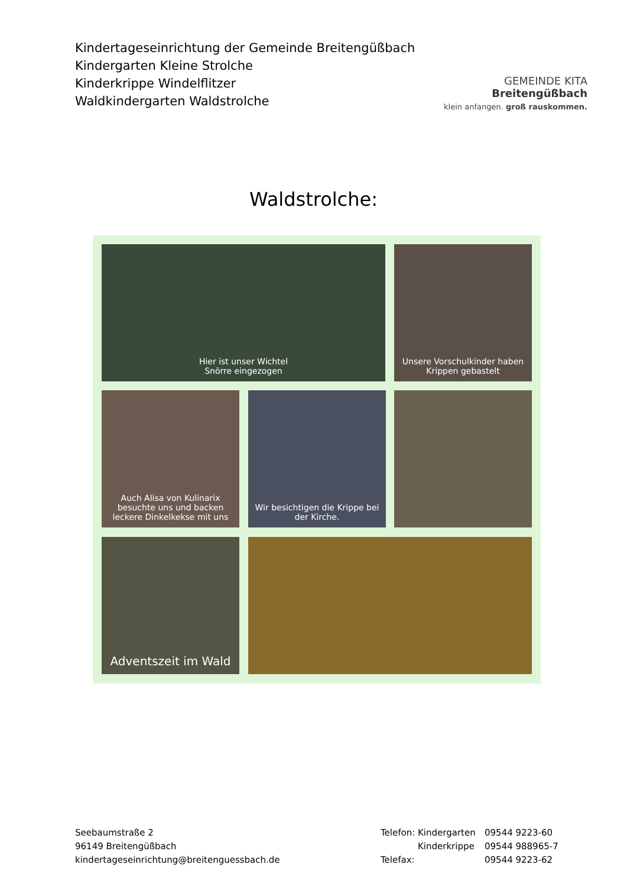Kindertageseinrichtung der Gemeinde Breitengüßbach
Kindergarten Kleine Strolche
Kinderkrippe Windelflitzer
Waldkindergarten Waldstrolche
GEMEINDE KITA
Breitengüßbach
klein anfangen. groß rauskommen.
Waldstrolche:
Hier ist unser Wichtel
Snörre eingezogen
Unsere Vorschulkinder haben Krippen gebastelt
Auch Alisa von Kulinarix besuchte uns und backen leckere Dinkelkekse mit uns
Wir besichtigen die Krippe bei der Kirche.
Adventszeit im Wald
Seebaumstraße 2
96149 Breitengüßbach
kindertageseinrichtung@breitenguessbach.de
Telefon: Kindergarten
Kinderkrippe
Telefax:
09544 9223-60
09544 988965-7
09544 9223-62